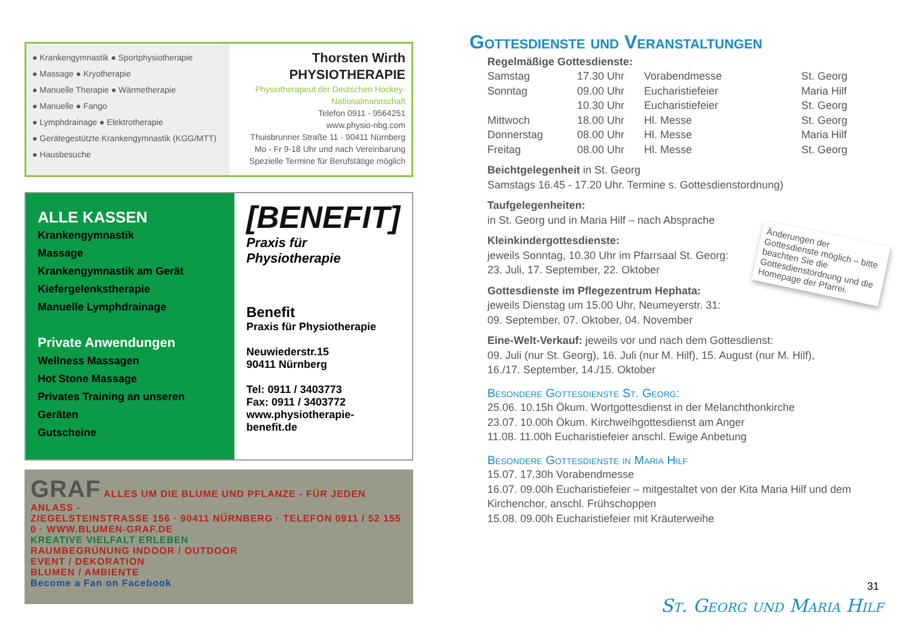● Krankengymnastik ● Sportphysiotherapie
● Massage ● Kryotherapie
● Manuelle Therapie ● Wärmetherapie
● Manuelle ● Fango
● Lymphdrainage ● Elektrotherapie
● Gerätegestützte Krankengymnastik (KGG/MTT) ● Hausbesuche
Thorsten Wirth
PHYSIOTHERAPIE
Physiotherapeut der Deutschen Hockey-Nationalmannschaft
Telefon 0911 - 9564251
www.physio-nbg.com
Thuisbrunner Straße 11 · 90411 Nürnberg
Mo - Fr 9-18 Uhr und nach Vereinbarung
Spezielle Termine für Berufstätige möglich
ALLE KASSEN
Krankengymnastik
Massage
Krankengymnastik am Gerät
Kiefergelenkstherapie
Manuelle Lymphdrainage
Private Anwendungen
Wellness Massagen
Hot Stone Massage
Privates Training an unseren Geräten
Gutscheine
[BENEFIT]
Praxis für Physiotherapie
Benefit
Praxis für Physiotherapie
Neuwiederstr.15
90411 Nürnberg
Tel: 0911 / 3403773
Fax: 0911 / 3403772
www.physiotherapie-benefit.de
GRAF ALLES UM DIE BLUME UND PFLANZE - FÜR JEDEN ANLASS -
ZIEGELSTEINSTRASSE 156 · 90411 NÜRNBERG · TELEFON 0911 / 52 155 0 · WWW.BLUMEN-GRAF.DE
KREATIVE VIELFALT ERLEBEN
RAUMBEGRÜNUNG INDOOR / OUTDOOR
EVENT / DEKORATION
BLUMEN / AMBIENTE
Become a Fan on Facebook
Gottesdienste und Veranstaltungen
Regelmäßige Gottesdienste:
| Samstag | 17.30 Uhr | Vorabendmesse | St. Georg |
| Sonntag | 09.00 Uhr | Eucharistiefeier | Maria Hilf |
| | 10.30 Uhr | Eucharistiefeier | St. Georg |
| Mittwoch | 18.00 Uhr | Hl. Messe | St. Georg |
| Donnerstag | 08.00 Uhr | Hl. Messe | Maria Hilf |
| Freitag | 08.00 Uhr | Hl. Messe | St. Georg |
Beichtgelegenheit in St. Georg
Samstags 16.45 - 17.20 Uhr. Termine s. Gottesdienstordnung)
Taufgelegenheiten:
in St. Georg und in Maria Hilf – nach Absprache
Kleinkindergottesdienste:
jeweils Sonntag, 10.30 Uhr im Pfarrsaal St. Georg:
23. Juli, 17. September, 22. Oktober
Gottesdienste im Pflegezentrum Hephata:
jeweils Dienstag um 15.00 Uhr, Neumeyerstr. 31:
09. September, 07. Oktober, 04. November
Eine-Welt-Verkauf: jeweils vor und nach dem Gottesdienst:
09. Juli (nur St. Georg), 16. Juli (nur M. Hilf), 15. August (nur M. Hilf),
16./17. September, 14./15. Oktober
Besondere Gottesdienste St. Georg:
25.06. 10.15h Ökum. Wortgottesdienst in der Melanchthonkirche
23.07. 10.00h Ökum. Kirchweihgottesdienst am Anger
11.08. 11.00h Eucharistiefeier anschl. Ewige Anbetung
Besondere Gottesdienste in Maria Hilf
15.07. 17.30h Vorabendmesse
16.07. 09.00h Eucharistiefeier – mitgestaltet von der Kita Maria Hilf und dem Kirchenchor, anschl. Frühschoppen
15.08. 09.00h Eucharistiefeier mit Kräuterweihe
Änderungen der Gottesdienste möglich – bitte beachten Sie die Gottesdienstordnung und die Homepage der Pfarrei.
31
St. Georg und Maria Hilf